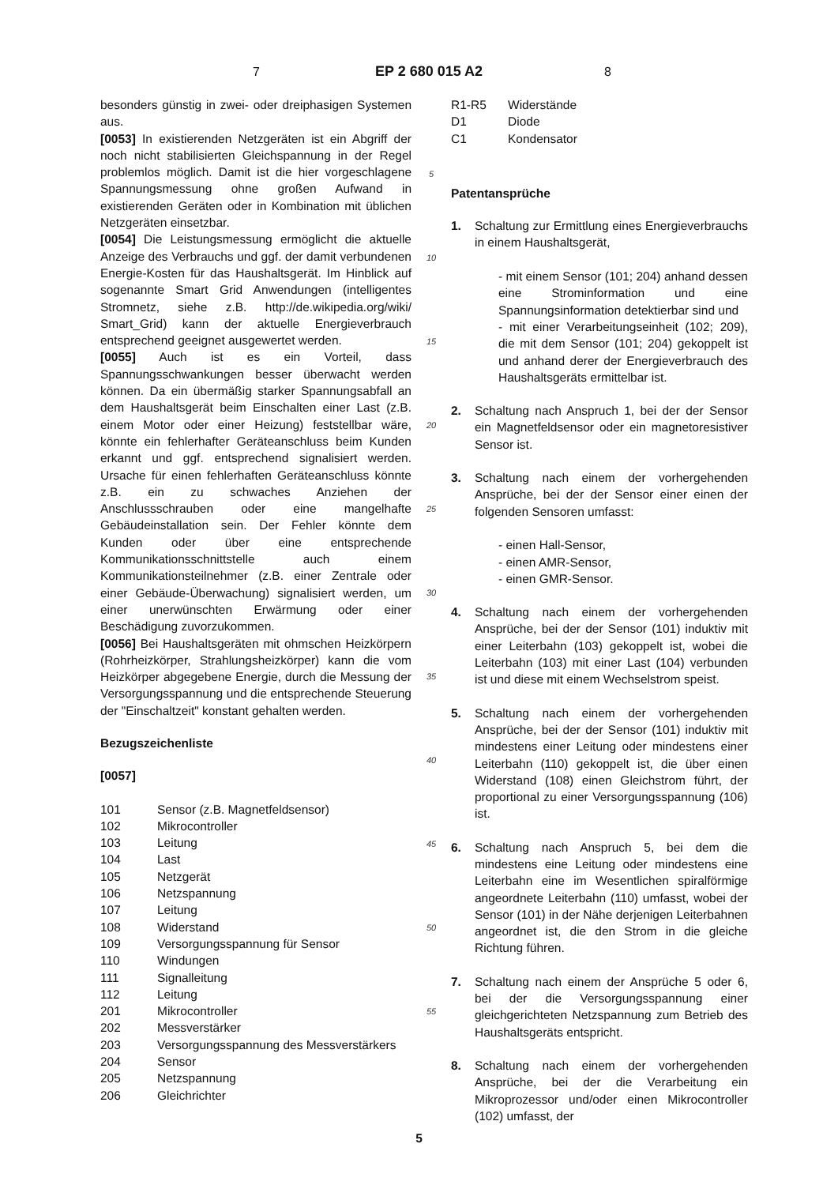7 EP 2 680 015 A2 8
besonders günstig in zwei- oder dreiphasigen Systemen aus.
[0053] In existierenden Netzgeräten ist ein Abgriff der noch nicht stabilisierten Gleichspannung in der Regel problemlos möglich. Damit ist die hier vorgeschlagene Spannungsmessung ohne großen Aufwand in existierenden Geräten oder in Kombination mit üblichen Netzgeräten einsetzbar.
[0054] Die Leistungsmessung ermöglicht die aktuelle Anzeige des Verbrauchs und ggf. der damit verbundenen Energie-Kosten für das Haushaltsgerät. Im Hinblick auf sogenannte Smart Grid Anwendungen (intelligentes Stromnetz, siehe z.B. http://de.wikipedia.org/wiki/ Smart_Grid) kann der aktuelle Energieverbrauch entsprechend geeignet ausgewertet werden.
[0055] Auch ist es ein Vorteil, dass Spannungsschwankungen besser überwacht werden können. Da ein übermäßig starker Spannungsabfall an dem Haushaltsgerät beim Einschalten einer Last (z.B. einem Motor oder einer Heizung) feststellbar wäre, könnte ein fehlerhafter Geräteanschluss beim Kunden erkannt und ggf. entsprechend signalisiert werden. Ursache für einen fehlerhaften Geräteanschluss könnte z.B. ein zu schwaches Anziehen der Anschlussschrauben oder eine mangelhafte Gebäudeinstallation sein. Der Fehler könnte dem Kunden oder über eine entsprechende Kommunikationsschnittstelle auch einem Kommunikationsteilnehmer (z.B. einer Zentrale oder einer Gebäude-Überwachung) signalisiert werden, um einer unerwünschten Erwärmung oder einer Beschädigung zuvorzukommen.
[0056] Bei Haushaltsgeräten mit ohmschen Heizkörpern (Rohrheizkörper, Strahlungsheizkörper) kann die vom Heizkörper abgegebene Energie, durch die Messung der Versorgungsspannung und die entsprechende Steuerung der "Einschaltzeit" konstant gehalten werden.
Bezugszeichenliste
[0057]
| 101 | Sensor (z.B. Magnetfeldsensor) |
| 102 | Mikrocontroller |
| 103 | Leitung |
| 104 | Last |
| 105 | Netzgerät |
| 106 | Netzspannung |
| 107 | Leitung |
| 108 | Widerstand |
| 109 | Versorgungsspannung für Sensor |
| 110 | Windungen |
| 111 | Signalleitung |
| 112 | Leitung |
| 201 | Mikrocontroller |
| 202 | Messverstärker |
| 203 | Versorgungsspannung des Messverstärkers |
| 204 | Sensor |
| 205 | Netzspannung |
| 206 | Gleichrichter |
5
10
15
20
25
30
35
40
45
50
55
| R1-R5 | Widerstände |
| D1 | Diode |
| C1 | Kondensator |
Patentansprüche
1. Schaltung zur Ermittlung eines Energieverbrauchs in einem Haushaltsgerät,
- mit einem Sensor (101; 204) anhand dessen eine Strominformation und eine Spannungsinformation detektierbar sind und
- mit einer Verarbeitungseinheit (102; 209), die mit dem Sensor (101; 204) gekoppelt ist und anhand derer der Energieverbrauch des Haushaltsgeräts ermittelbar ist.
2. Schaltung nach Anspruch 1, bei der der Sensor ein Magnetfeldsensor oder ein magnetoresistiver Sensor ist.
3. Schaltung nach einem der vorhergehenden Ansprüche, bei der der Sensor einer einen der folgenden Sensoren umfasst:
- einen Hall-Sensor,
- einen AMR-Sensor,
- einen GMR-Sensor.
4. Schaltung nach einem der vorhergehenden Ansprüche, bei der der Sensor (101) induktiv mit einer Leiterbahn (103) gekoppelt ist, wobei die Leiterbahn (103) mit einer Last (104) verbunden ist und diese mit einem Wechselstrom speist.
5. Schaltung nach einem der vorhergehenden Ansprüche, bei der der Sensor (101) induktiv mit mindestens einer Leitung oder mindestens einer Leiterbahn (110) gekoppelt ist, die über einen Widerstand (108) einen Gleichstrom führt, der proportional zu einer Versorgungsspannung (106) ist.
6. Schaltung nach Anspruch 5, bei dem die mindestens eine Leitung oder mindestens eine Leiterbahn eine im Wesentlichen spiralförmige angeordnete Leiterbahn (110) umfasst, wobei der Sensor (101) in der Nähe derjenigen Leiterbahnen angeordnet ist, die den Strom in die gleiche Richtung führen.
7. Schaltung nach einem der Ansprüche 5 oder 6, bei der die Versorgungsspannung einer gleichgerichteten Netzspannung zum Betrieb des Haushaltsgeräts entspricht.
8. Schaltung nach einem der vorhergehenden Ansprüche, bei der die Verarbeitung ein Mikroprozessor und/oder einen Mikrocontroller (102) umfasst, der
5